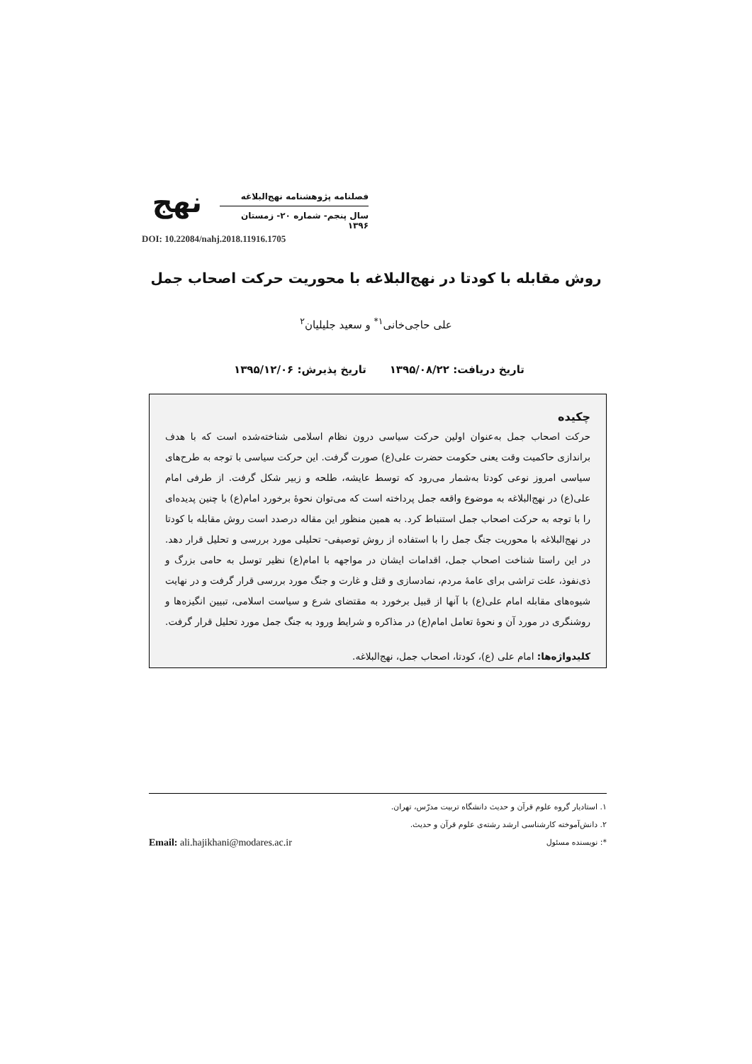نهج
فصلنامه پژوهشنامه نهج‌البلاغه
سال پنجم- شماره ۲۰- زمستان ۱۳۹۶
DOI: 10.22084/nahj.2018.11916.1705
روش مقابله با کودتا در نهج‌البلاغه با محوریت حرکت اصحاب جمل
علی حاجی‌خانی<sup>۱*</sup> و سعید جلیلیان<sup>۲</sup>
تاریخ دریافت: ۱۳۹۵/۰۸/۲۲ تاریخ پذیرش: ۱۳۹۵/۱۲/۰۶
چکیده
حرکت اصحاب جمل به‌عنوان اولین حرکت سیاسی درون نظام اسلامی شناخته‌شده است که با هدف براندازی حاکمیت وقت یعنی حکومت حضرت علی(ع) صورت گرفت. این حرکت سیاسی با توجه به طرح‌های سیاسی امروز نوعی کودتا به‌شمار می‌رود که توسط عایشه، طلحه و زبیر شکل گرفت. از طرفی امام علی(ع) در نهج‌البلاغه به موضوع واقعه جمل پرداخته است که می‌توان نحوۀ برخورد امام(ع) با چنین پدیده‌ای را با توجه به حرکت اصحاب جمل استنباط کرد. به همین منظور این مقاله درصدد است روش مقابله با کودتا در نهج‌البلاغه با محوریت جنگ جمل را با استفاده از روش توصیفی- تحلیلی مورد بررسی و تحلیل قرار دهد. در این راستا شناخت اصحاب جمل، اقدامات ایشان در مواجهه با امام(ع) نظیر توسل به حامی بزرگ و ذی‌نفوذ، علت تراشی برای عامۀ مردم، نمادسازی و قتل و غارت و جنگ مورد بررسی قرار گرفت و در نهایت شیوه‌های مقابله امام علی(ع) با آنها از قبیل برخورد به مقتضای شرع و سیاست اسلامی، تبیین انگیزه‌ها و روشنگری در مورد آن و نحوۀ تعامل امام(ع) در مذاکره و شرایط ورود به جنگ جمل مورد تحلیل قرار گرفت.
کلیدواژه‌ها: امام علی (ع)، کودتا، اصحاب جمل، نهج‌البلاغه.
۱. استادیار گروه علوم قرآن و حدیث دانشگاه تربیت مدرّس، تهران.
۲. دانش‌آموخته کارشناسی ارشد رشته‌ی علوم قرآن و حدیث.
*: نویسنده مسئول
Email: ali.hajikhani@modares.ac.ir